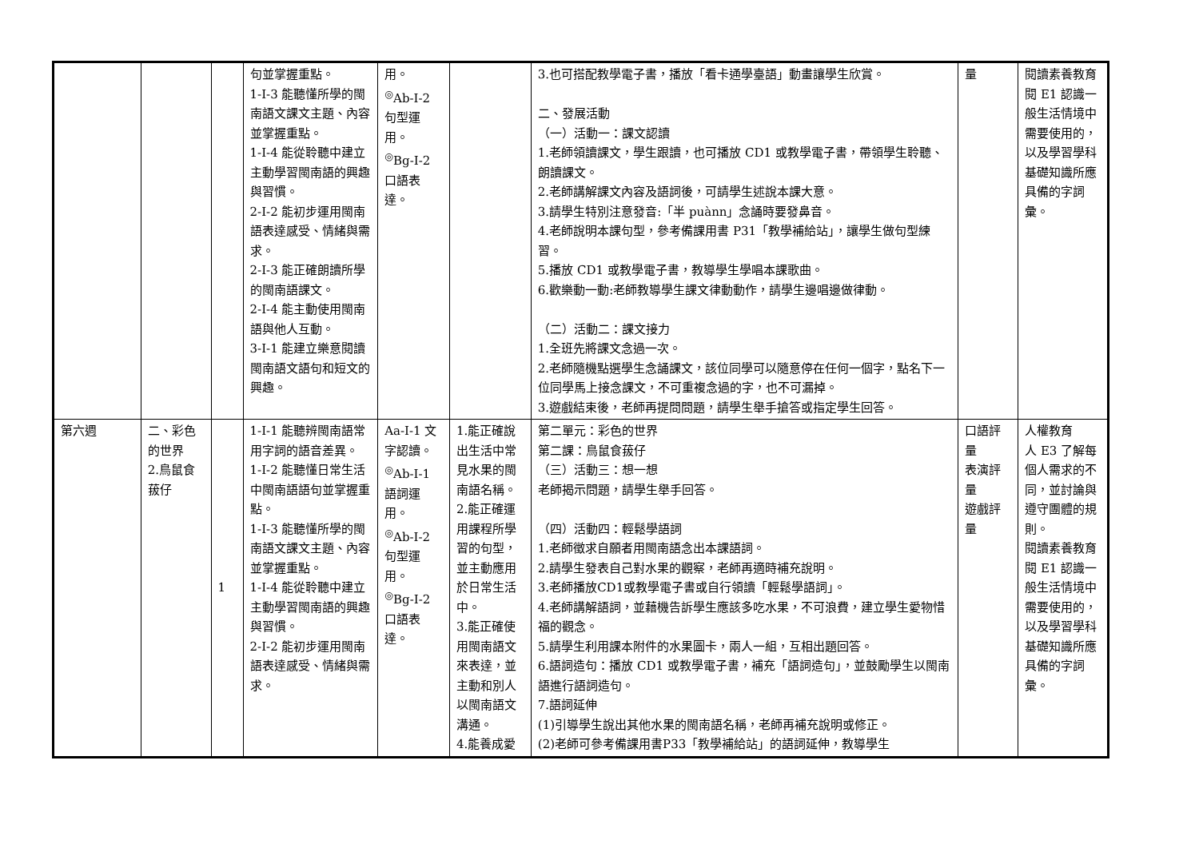| | | | 句並掌握重點。 1-Ⅰ-3 能聽懂所學的閩南語文課文主題、內容並掌握重點。 1-Ⅰ-4 能從聆聽中建立主動學習閩南語的興趣與習慣。 2-Ⅰ-2 能初步運用閩南語表達感受、情緒與需求。 2-Ⅰ-3 能正確朗讀所學的閩南語課文。 2-Ⅰ-4 能主動使用閩南語與他人互動。 3-Ⅰ-1 能建立樂意閱讀閩南語文語句和短文的興趣。 | 用。 <sup>◎</sup>Ab-Ⅰ-2 句型運用。 <sup>◎</sup>Bg-Ⅰ-2 口語表達。 | | 3.也可搭配教學電子書，播放「看卡通學臺語」動畫讓學生欣賞。 二、發展活動 （一）活動一：課文認讀 1.老師領讀課文，學生跟讀，也可播放 CD1 或教學電子書，帶領學生聆聽、朗讀課文。 2.老師講解課文內容及語詞後，可請學生述說本課大意。 3.請學生特別注意發音:「半 puànn」念誦時要發鼻音。 4.老師說明本課句型，參考備課用書 P31「教學補給站」，讓學生做句型練習。 5.播放 CD1 或教學電子書，教導學生學唱本課歌曲。 6.歡樂動一動:老師教導學生課文律動動作，請學生邊唱邊做律動。 （二）活動二：課文接力 1.全班先將課文念過一次。 2.老師隨機點選學生念誦課文，該位同學可以隨意停在任何一個字，點名下一位同學馬上接念課文，不可重複念過的字，也不可漏掉。 3.遊戲結束後，老師再提問問題，請學生舉手搶答或指定學生回答。 | 量 | 閱讀素養教育 閱 E1 認識一般生活情境中需要使用的，以及學習學科基礎知識所應具備的字詞彙。 |
| 第六週 | 二、彩色的世界 2.鳥鼠食菝仔 | 1 | 1-Ⅰ-1 能聽辨閩南語常用字詞的語音差異。 1-Ⅰ-2 能聽懂日常生活中閩南語語句並掌握重點。 1-Ⅰ-3 能聽懂所學的閩南語文課文主題、內容並掌握重點。 1-Ⅰ-4 能從聆聽中建立主動學習閩南語的興趣與習慣。 2-Ⅰ-2 能初步運用閩南語表達感受、情緒與需求。 | Aa-Ⅰ-1 文字認讀。 <sup>◎</sup>Ab-Ⅰ-1 語詞運用。 <sup>◎</sup>Ab-Ⅰ-2 句型運用。 <sup>◎</sup>Bg-Ⅰ-2 口語表達。 | 1.能正確說出生活中常見水果的閩南語名稱。 2.能正確運用課程所學習的句型，並主動應用於日常生活中。 3.能正確使用閩南語文來表達，並主動和別人以閩南語文溝通。 4.能養成愛 | 第二單元：彩色的世界 第二課：鳥鼠食菝仔 （三）活動三：想一想 老師揭示問題，請學生舉手回答。 （四）活動四：輕鬆學語詞 1.老師徵求自願者用閩南語念出本課語詞。 2.請學生發表自己對水果的觀察，老師再適時補充說明。 3.老師播放CD1或教學電子書或自行領讀「輕鬆學語詞」。 4.老師講解語詞，並藉機告訴學生應該多吃水果，不可浪費，建立學生愛物惜福的觀念。 5.請學生利用課本附件的水果圖卡，兩人一組，互相出題回答。 6.語詞造句：播放 CD1 或教學電子書，補充「語詞造句」，並鼓勵學生以閩南語進行語詞造句。 7.語詞延伸 (1)引導學生說出其他水果的閩南語名稱，老師再補充說明或修正。 (2)老師可參考備課用書P33「教學補給站」的語詞延伸，教導學生 | 口語評量 表演評量 遊戲評量 | 人權教育 人 E3 了解每個人需求的不同，並討論與遵守團體的規則。 閱讀素養教育 閱 E1 認識一般生活情境中需要使用的，以及學習學科基礎知識所應具備的字詞彙。 |